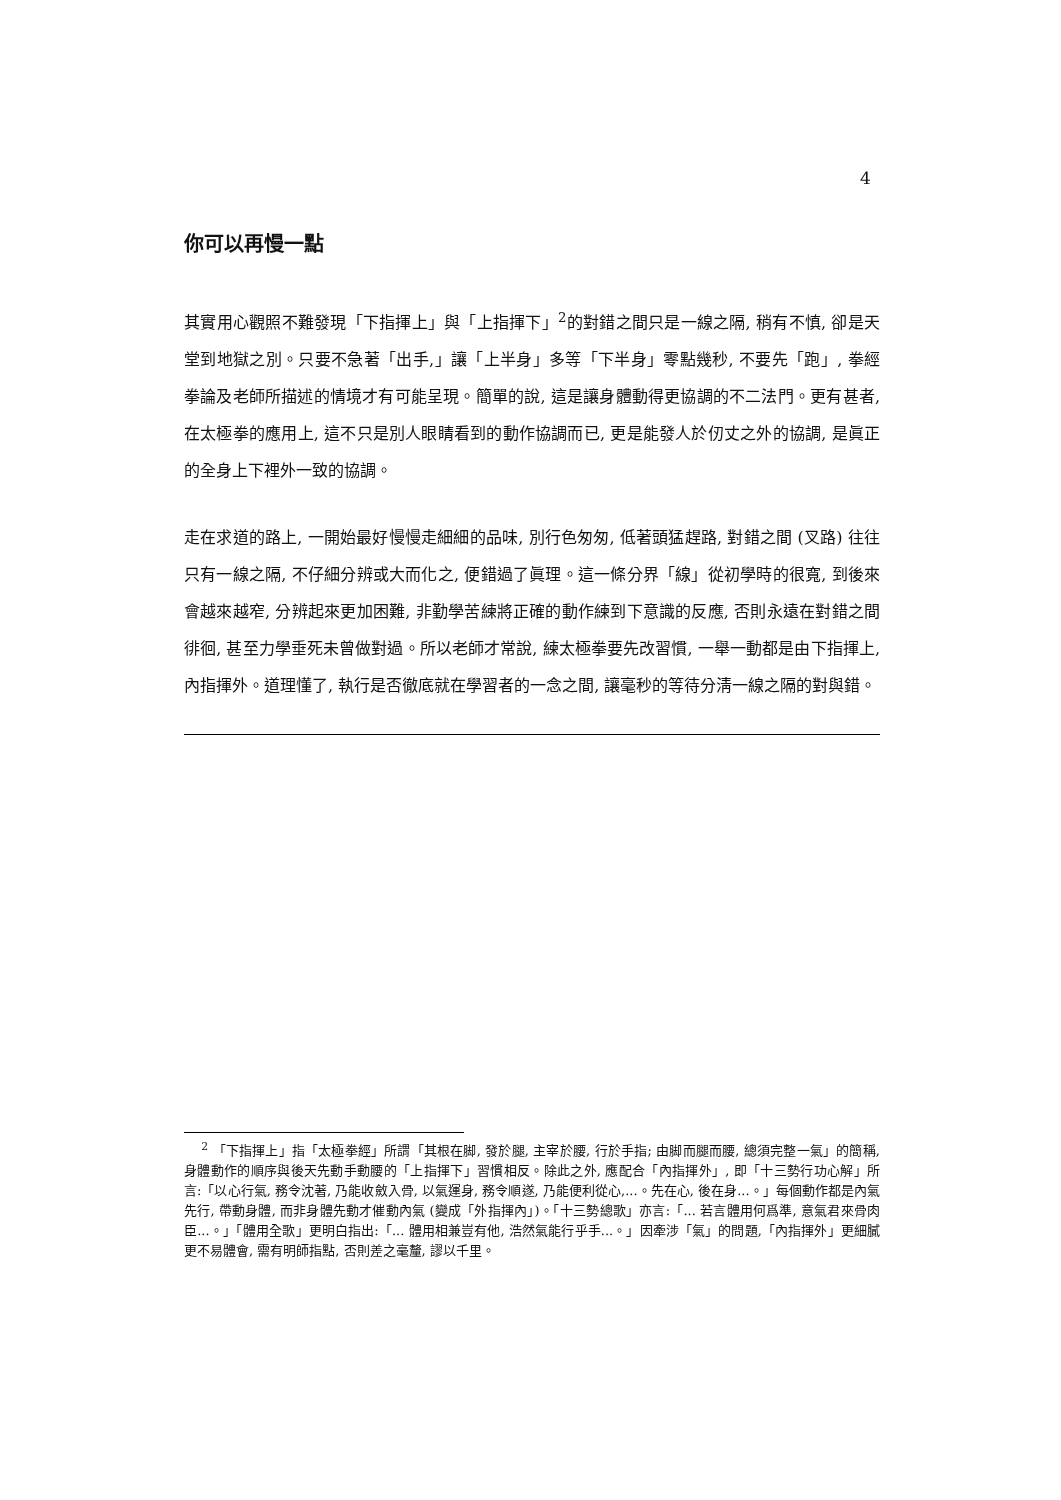4
你可以再慢一點
其實用心觀照不難發現「下指揮上」與「上指揮下」<sup>2</sup>的對錯之間只是一線之隔, 稍有不慎, 卻是天堂到地獄之別。只要不急著「出手,」讓「上半身」多等「下半身」零點幾秒, 不要先「跑」, 拳經拳論及老師所描述的情境才有可能呈現。簡單的說, 這是讓身體動得更協調的不二法門。更有甚者, 在太極拳的應用上, 這不只是別人眼睛看到的動作協調而已, 更是能發人於仞丈之外的協調, 是眞正的全身上下裡外一致的協調。
走在求道的路上, 一開始最好慢慢走細細的品味, 別行色匆匆, 低著頭猛趕路, 對錯之間 (叉路) 往往只有一線之隔, 不仔細分辨或大而化之, 便錯過了眞理。這一條分界「線」從初學時的很寬, 到後來會越來越窄, 分辨起來更加困難, 非勤學苦練將正確的動作練到下意識的反應, 否則永遠在對錯之間徘徊, 甚至力學垂死未曾做對過。所以老師才常說, 練太極拳要先改習慣, 一舉一動都是由下指揮上, 內指揮外。道理懂了, 執行是否徹底就在學習者的一念之間, 讓毫秒的等待分淸一線之隔的對與錯。
<sup>2</sup> 「下指揮上」指「太極拳經」所謂「其根在脚, 發於腿, 主宰於腰, 行於手指; 由脚而腿而腰, 總須完整一氣」的簡稱, 身體動作的順序與後天先動手動腰的「上指揮下」習慣相反。除此之外, 應配合「內指揮外」, 即「十三勢行功心解」所言:「以心行氣, 務令沈著, 乃能收斂入骨, 以氣運身, 務令順遂, 乃能便利從心,...。先在心, 後在身...。」每個動作都是內氣先行, 帶動身體, 而非身體先動才催動內氣 (變成「外指揮內」)。「十三勢總歌」亦言:「... 若言體用何爲準, 意氣君來骨肉臣...。」「體用全歌」更明白指出:「... 體用相兼豈有他, 浩然氣能行乎手...。」因牽涉「氣」的問題,「內指揮外」更細膩更不易體會, 需有明師指點, 否則差之毫釐, 謬以千里。